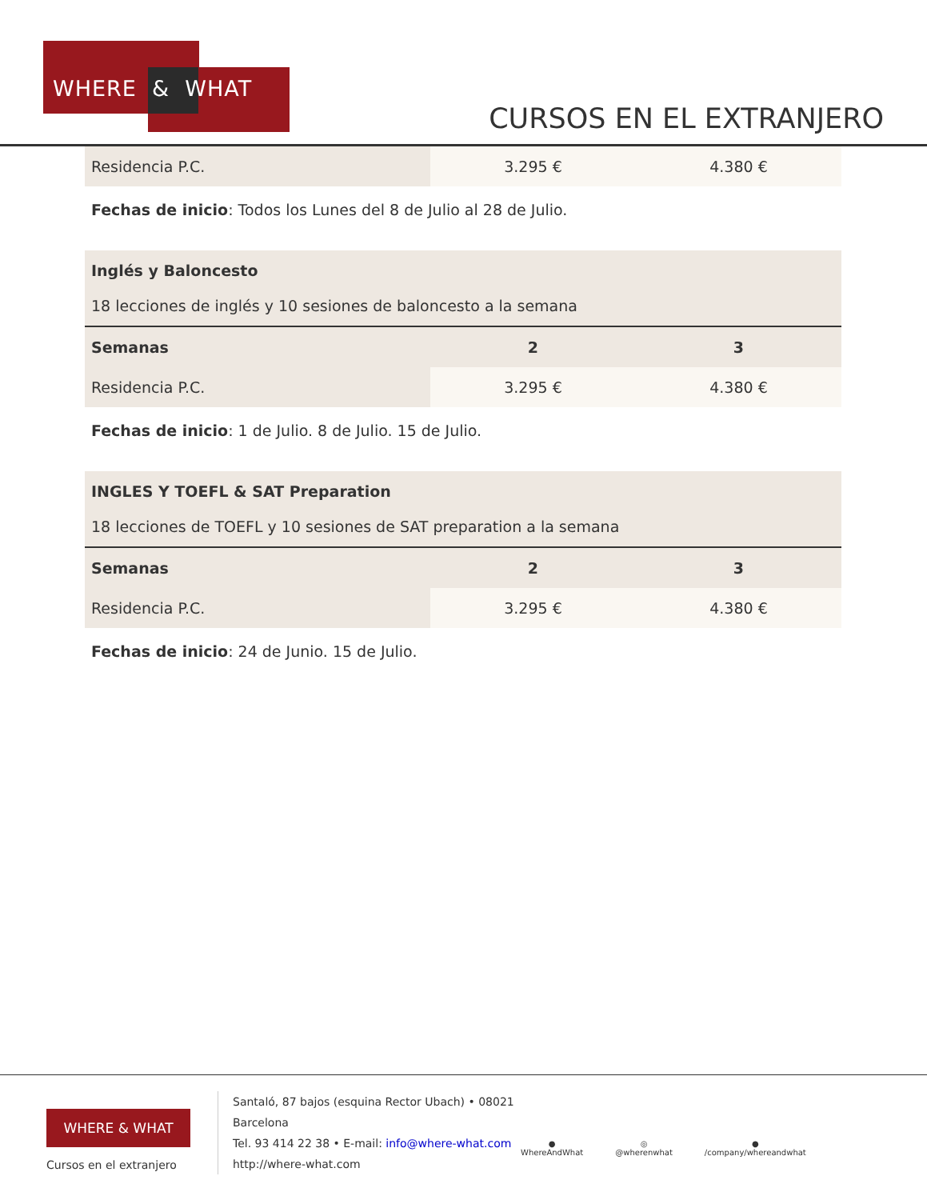WHERE & WHAT
CURSOS EN EL EXTRANJERO
| Residencia P.C. | 3.295 € | 4.380 € |
Fechas de inicio: Todos los Lunes del 8 de Julio al 28 de Julio.
| Inglés y Baloncesto 18 lecciones de inglés y 10 sesiones de baloncesto a la semana | | |
| Semanas | 2 | 3 |
| Residencia P.C. | 3.295 € | 4.380 € |
Fechas de inicio: 1 de Julio. 8 de Julio. 15 de Julio.
| INGLES Y TOEFL & SAT Preparation 18 lecciones de TOEFL y 10 sesiones de SAT preparation a la semana | | |
| Semanas | 2 | 3 |
| Residencia P.C. | 3.295 € | 4.380 € |
Fechas de inicio: 24 de Junio. 15 de Julio.
WHERE & WHAT
Cursos en el extranjero
Santaló, 87 bajos (esquina Rector Ubach) • 08021
Barcelona
Tel. 93 414 22 38 • E-mail: info@where-what.com
http://where-what.com
●
WhereAndWhat
◎
@wherenwhat
●
/company/whereandwhat